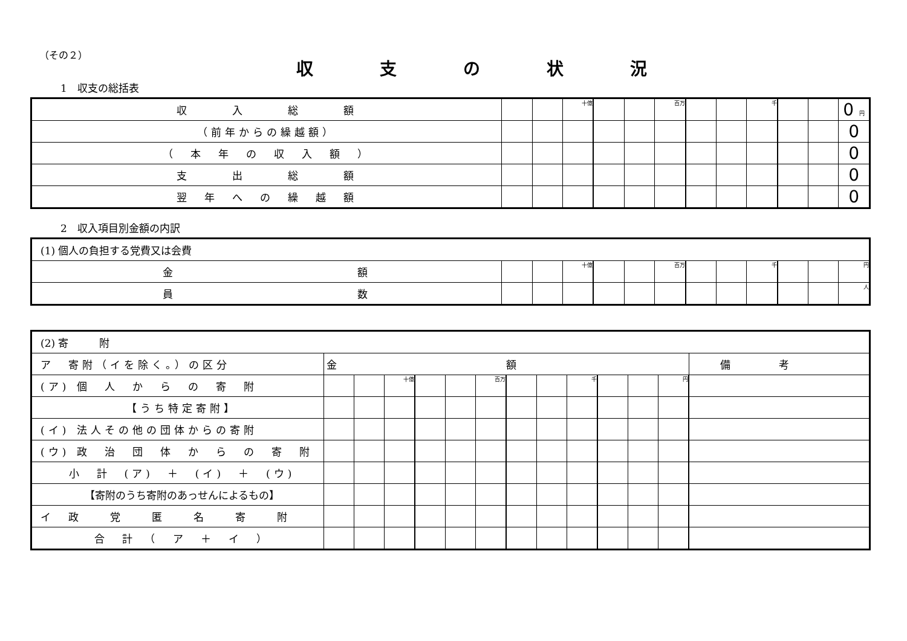（その２）
収支の状況
1　収支の総括表
| 収 入 総 額 | | | 十億 | | | 百万 | | | 千 | | | 0 円 |
| （前年からの繰越額） | | | | | | | | | | | | 0 |
| （ 本 年 の 収 入 額 ） | | | | | | | | | | | | 0 |
| 支 出 総 額 | | | | | | | | | | | | 0 |
| 翌 年 へ の 繰 越 額 | | | | | | | | | | | | 0 |
2　収入項目別金額の内訳
| (1) 個人の負担する党費又は会費 | | | | | | | | | | | | |
| 金 額 | | | 十億 | | | 百万 | | | 千 | | | 円 |
| 員 数 | | | | | | | | | | | | 人 |
| (2) 寄 附 | | | | | | | | | | | | | |
| ア 寄附（イを除く。）の区分 | 金額 | | | | | | | | | | | | 備考 |
| (ア) 個 人 か ら の 寄 附 | | | 十億 | | | 百万 | | | 千 | | | 円 | |
| 【うち特定寄附】 | | | | | | | | | | | | | |
| (イ) 法人その他の団体からの寄附 | | | | | | | | | | | | | |
| (ウ) 政 治 団 体 か ら の 寄 附 | | | | | | | | | | | | | |
| 小 計 (ア) ＋ (イ) ＋ (ウ) | | | | | | | | | | | | | |
| 【寄附のうち寄附のあっせんによるもの】 | | | | | | | | | | | | | |
| イ 政 党 匿 名 寄 附 | | | | | | | | | | | | | |
| 合 計 （ ア ＋ イ ） | | | | | | | | | | | | | |